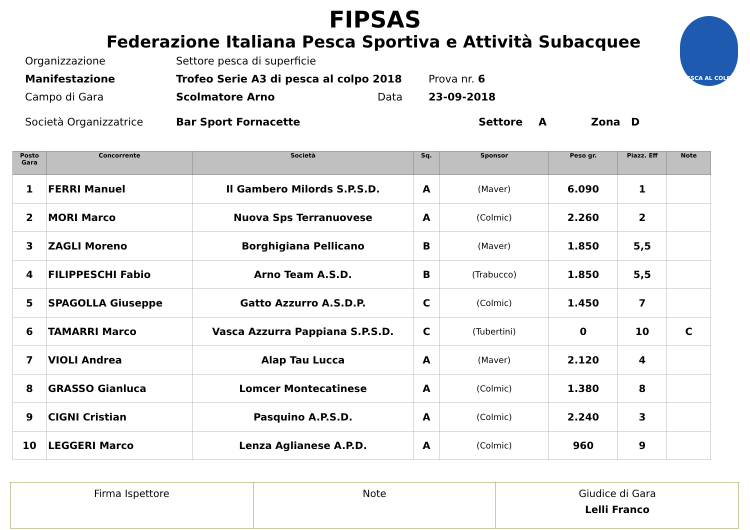PESCA AL COLPO
FIPSAS
Federazione Italiana Pesca Sportiva e Attività Subacquee
Organizzazione Settore pesca di superficie
Manifestazione Trofeo Serie A3 di pesca al colpo 2018 Prova nr. 6
Campo di Gara Scolmatore Arno Data 23-09-2018
Società Organizzatrice Bar Sport Fornacette Settore A Zona D
| Posto Gara | Concorrente | Società | Sq. | Sponsor | Peso gr. | Piazz. Eff | Note |
| --- | --- | --- | --- | --- | --- | --- | --- |
| 1 | FERRI Manuel | Il Gambero Milords S.P.S.D. | A | (Maver) | 6.090 | 1 | |
| 2 | MORI Marco | Nuova Sps Terranuovese | A | (Colmic) | 2.260 | 2 | |
| 3 | ZAGLI Moreno | Borghigiana Pellicano | B | (Maver) | 1.850 | 5,5 | |
| 4 | FILIPPESCHI Fabio | Arno Team A.S.D. | B | (Trabucco) | 1.850 | 5,5 | |
| 5 | SPAGOLLA Giuseppe | Gatto Azzurro A.S.D.P. | C | (Colmic) | 1.450 | 7 | |
| 6 | TAMARRI Marco | Vasca Azzurra Pappiana S.P.S.D. | C | (Tubertini) | 0 | 10 | C |
| 7 | VIOLI Andrea | Alap Tau Lucca | A | (Maver) | 2.120 | 4 | |
| 8 | GRASSO Gianluca | Lomcer Montecatinese | A | (Colmic) | 1.380 | 8 | |
| 9 | CIGNI Cristian | Pasquino A.P.S.D. | A | (Colmic) | 2.240 | 3 | |
| 10 | LEGGERI Marco | Lenza Aglianese A.P.D. | A | (Colmic) | 960 | 9 | |
| Firma Ispettore | Note | Giudice di Gara Lelli Franco |